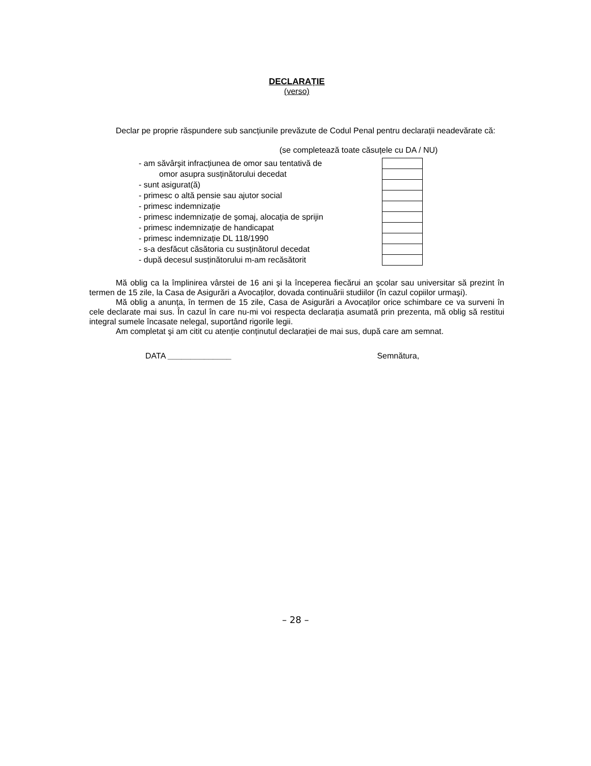DECLARAȚIE
(verso)
Declar pe proprie răspundere sub sancțiunile prevăzute de Codul Penal pentru declarații neadevărate că:
(se completează toate căsuțele cu DA / NU)
| - am săvârşit infracțiunea de omor sau tentativă de | |
| omor asupra susținătorului decedat | |
| - sunt asigurat(ă) | |
| - primesc o altă pensie sau ajutor social | |
| - primesc indemnizație | |
| - primesc indemnizație de şomaj, alocația de sprijin | |
| - primesc indemnizație de handicapat | |
| - primesc indemnizație DL 118/1990 | |
| - s-a desfăcut căsătoria cu susținătorul decedat | |
| - după decesul susținătorului m-am recăsătorit | |
Mă oblig ca la împlinirea vârstei de 16 ani şi la începerea fiecărui an şcolar sau universitar să prezint în termen de 15 zile, la Casa de Asigurări a Avocaților, dovada continuării studiilor (în cazul copiilor urmaşi).
Mă oblig a anunța, în termen de 15 zile, Casa de Asigurări a Avocaților orice schimbare ce va surveni în cele declarate mai sus. În cazul în care nu-mi voi respecta declarația asumată prin prezenta, mă oblig să restitui integral sumele încasate nelegal, suportând rigorile legii.
Am completat şi am citit cu atenție conținutul declarației de mai sus, după care am semnat.
DATA ______________ Semnătura,
– 28 –